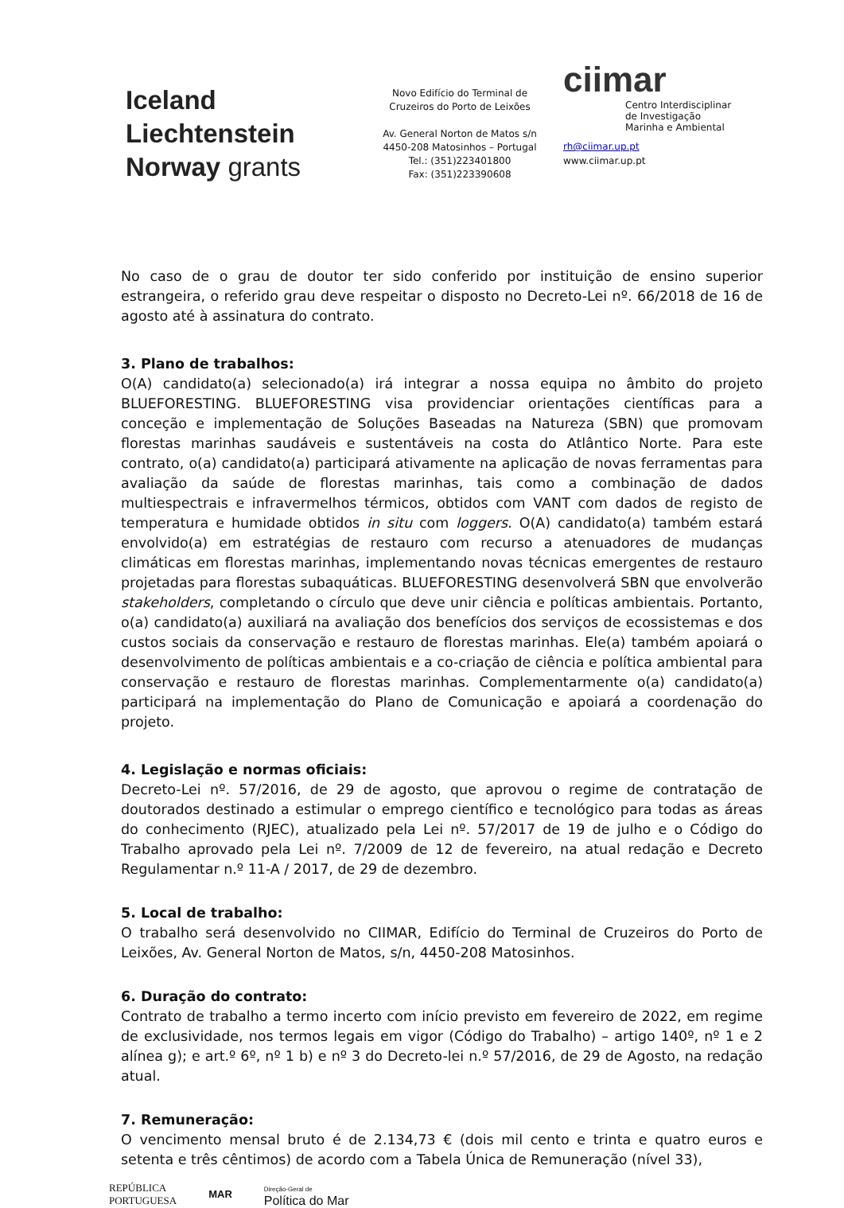Iceland
Liechtenstein
Norway grants
Novo Edifício do Terminal de
Cruzeiros do Porto de Leixões
Av. General Norton de Matos s/n
4450-208 Matosinhos – Portugal
Tel.: (351)223401800
Fax: (351)223390608
ciimar
Centro Interdisciplinar
de Investigação
Marinha e Ambiental
rh@ciimar.up.pt
www.ciimar.up.pt
No caso de o grau de doutor ter sido conferido por instituição de ensino superior estrangeira, o referido grau deve respeitar o disposto no Decreto-Lei nº. 66/2018 de 16 de agosto até à assinatura do contrato.
3. Plano de trabalhos:
O(A) candidato(a) selecionado(a) irá integrar a nossa equipa no âmbito do projeto BLUEFORESTING. BLUEFORESTING visa providenciar orientações científicas para a conceção e implementação de Soluções Baseadas na Natureza (SBN) que promovam florestas marinhas saudáveis e sustentáveis na costa do Atlântico Norte. Para este contrato, o(a) candidato(a) participará ativamente na aplicação de novas ferramentas para avaliação da saúde de florestas marinhas, tais como a combinação de dados multiespectrais e infravermelhos térmicos, obtidos com VANT com dados de registo de temperatura e humidade obtidos in situ com loggers. O(A) candidato(a) também estará envolvido(a) em estratégias de restauro com recurso a atenuadores de mudanças climáticas em florestas marinhas, implementando novas técnicas emergentes de restauro projetadas para florestas subaquáticas. BLUEFORESTING desenvolverá SBN que envolverão stakeholders, completando o círculo que deve unir ciência e políticas ambientais. Portanto, o(a) candidato(a) auxiliará na avaliação dos benefícios dos serviços de ecossistemas e dos custos sociais da conservação e restauro de florestas marinhas. Ele(a) também apoiará o desenvolvimento de políticas ambientais e a co-criação de ciência e política ambiental para conservação e restauro de florestas marinhas. Complementarmente o(a) candidato(a) participará na implementação do Plano de Comunicação e apoiará a coordenação do projeto.
4. Legislação e normas oficiais:
Decreto-Lei nº. 57/2016, de 29 de agosto, que aprovou o regime de contratação de doutorados destinado a estimular o emprego científico e tecnológico para todas as áreas do conhecimento (RJEC), atualizado pela Lei nº. 57/2017 de 19 de julho e o Código do Trabalho aprovado pela Lei nº. 7/2009 de 12 de fevereiro, na atual redação e Decreto Regulamentar n.º 11-A / 2017, de 29 de dezembro.
5. Local de trabalho:
O trabalho será desenvolvido no CIIMAR, Edifício do Terminal de Cruzeiros do Porto de Leixões, Av. General Norton de Matos, s/n, 4450-208 Matosinhos.
6. Duração do contrato:
Contrato de trabalho a termo incerto com início previsto em fevereiro de 2022, em regime de exclusividade, nos termos legais em vigor (Código do Trabalho) – artigo 140º, nº 1 e 2 alínea g); e art.º 6º, nº 1 b) e nº 3 do Decreto-lei n.º 57/2016, de 29 de Agosto, na redação atual.
7. Remuneração:
O vencimento mensal bruto é de 2.134,73 € (dois mil cento e trinta e quatro euros e setenta e três cêntimos) de acordo com a Tabela Única de Remuneração (nível 33),
REPÚBLICA
PORTUGUESA MAR Direção-Geral de
Política do Mar